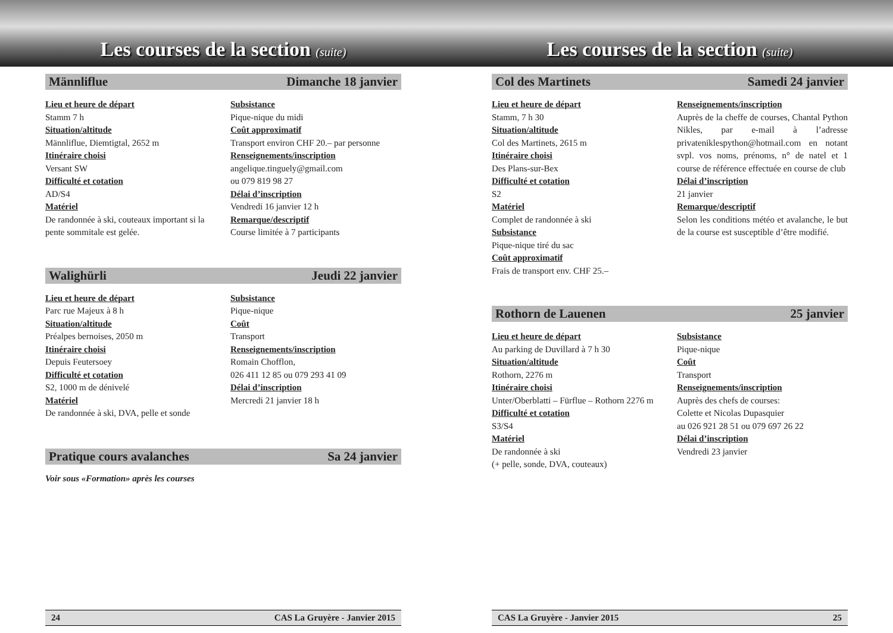Les courses de la section (suite)
Männliflue Dimanche 18 janvier
Lieu et heure de départ
Stamm 7 h
Situation/altitude
Männliflue, Diemtigtal, 2652 m
Itinéraire choisi
Versant SW
Difficulté et cotation
AD/S4
Matériel
De randonnée à ski, couteaux important si la pente sommitale est gelée.
Subsistance
Pique-nique du midi
Coût approximatif
Transport environ CHF 20.– par personne
Renseignements/inscription
angelique.tinguely@gmail.com
ou 079 819 98 27
Délai d’inscription
Vendredi 16 janvier 12 h
Remarque/descriptif
Course limitée à 7 participants
Walighürli Jeudi 22 janvier
Lieu et heure de départ
Parc rue Majeux à 8 h
Situation/altitude
Préalpes bernoises, 2050 m
Itinéraire choisi
Depuis Feutersoey
Difficulté et cotation
S2, 1000 m de dénivelé
Matériel
De randonnée à ski, DVA, pelle et sonde
Subsistance
Pique-nique
Coût
Transport
Renseignements/inscription
Romain Chofflon,
026 411 12 85 ou 079 293 41 09
Délai d’inscription
Mercredi 21 janvier 18 h
Pratique cours avalanches Sa 24 janvier
Voir sous «Formation» après les courses
24 CAS La Gruyère - Janvier 2015
Les courses de la section (suite)
Col des Martinets Samedi 24 janvier
Lieu et heure de départ
Stamm, 7 h 30
Situation/altitude
Col des Martinets, 2615 m
Itinéraire choisi
Des Plans-sur-Bex
Difficulté et cotation
S2
Matériel
Complet de randonnée à ski
Subsistance
Pique-nique tiré du sac
Coût approximatif
Frais de transport env. CHF 25.–
Renseignements/inscription
Auprès de la cheffe de courses, Chantal Python Nikles, par e-mail à l’adresse privateniklespython@hotmail.com en notant svpl. vos noms, prénoms, n° de natel et 1 course de référence effectuée en course de club
Délai d’inscription
21 janvier
Remarque/descriptif
Selon les conditions météo et avalanche, le but de la course est susceptible d’être modifié.
Rothorn de Lauenen 25 janvier
Lieu et heure de départ
Au parking de Duvillard à 7 h 30
Situation/altitude
Rothorn, 2276 m
Itinéraire choisi
Unter/Oberblatti – Fürflue – Rothorn 2276 m
Difficulté et cotation
S3/S4
Matériel
De randonnée à ski
(+ pelle, sonde, DVA, couteaux)
Subsistance
Pique-nique
Coût
Transport
Renseignements/inscription
Auprès des chefs de courses:
Colette et Nicolas Dupasquier
au 026 921 28 51 ou 079 697 26 22
Délai d’inscription
Vendredi 23 janvier
CAS La Gruyère - Janvier 2015 25